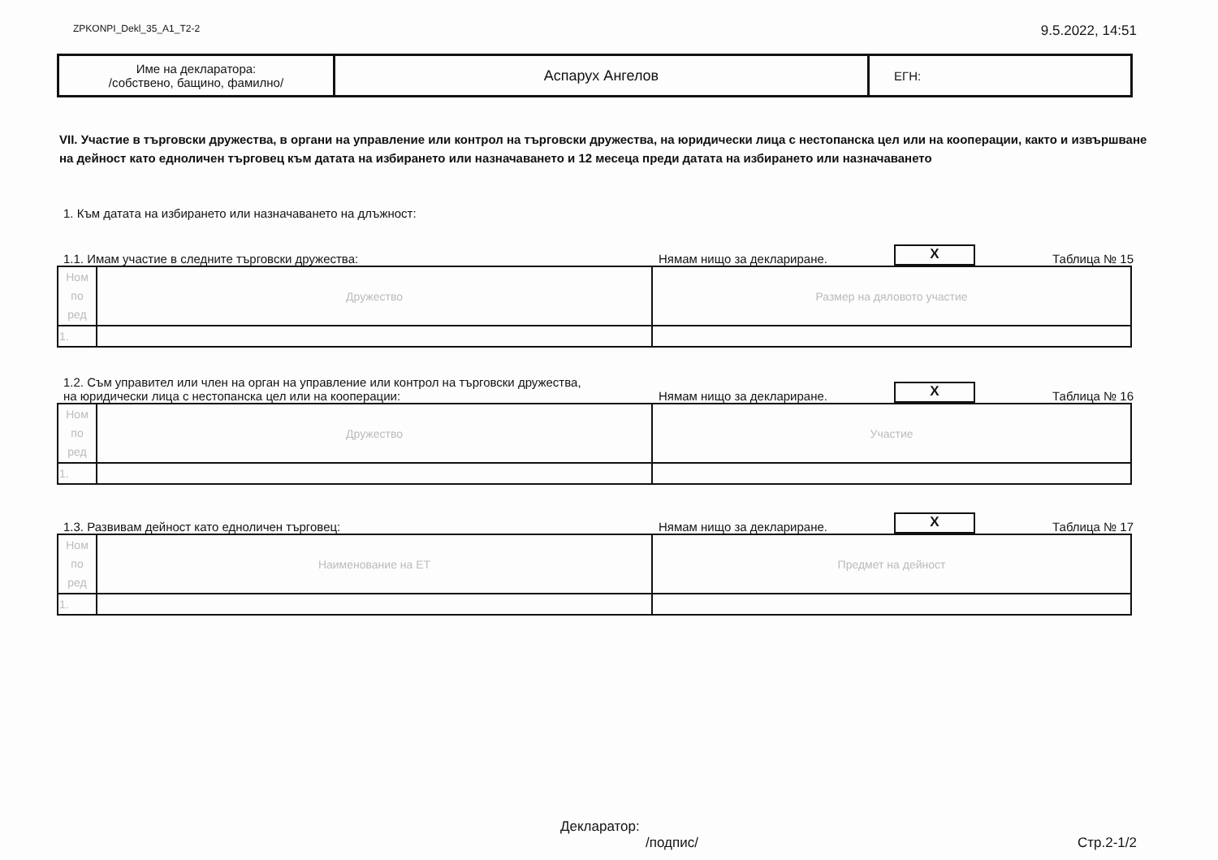ZPKONPI_Dekl_35_A1_T2-2 9.5.2022, 14:51
| Име на декларатора: /собствено, бащино, фамилно/ | Аспарух Ангелов | ЕГН: |
VII. Участие в търговски дружества, в органи на управление или контрол на търговски дружества, на юридически лица с нестопанска цел или на кооперации, както и извършване на дейност като едноличен търговец към датата на избирането или назначаването и 12 месеца преди датата на избирането или назначаването
1. Към датата на избирането или назначаването на длъжност:
1.1. Имам участие в следните търговски дружества: Нямам нищо за деклариране. X Таблица № 15
| Ном по ред | Дружество | Размер на дяловото участие |
| 1. | | |
1.2. Съм управител или член на орган на управление или контрол на търговски дружества,
на юридически лица с нестопанска цел или на кооперации: Нямам нищо за деклариране. X Таблица № 16
| Ном по ред | Дружество | Участие |
| 1. | | |
1.3. Развивам дейност като едноличен търговец: Нямам нищо за деклариране. X Таблица № 17
| Ном по ред | Наименование на ЕТ | Предмет на дейност |
| 1. | | |
Декларатор:
/подпис/ Стр.2-1/2